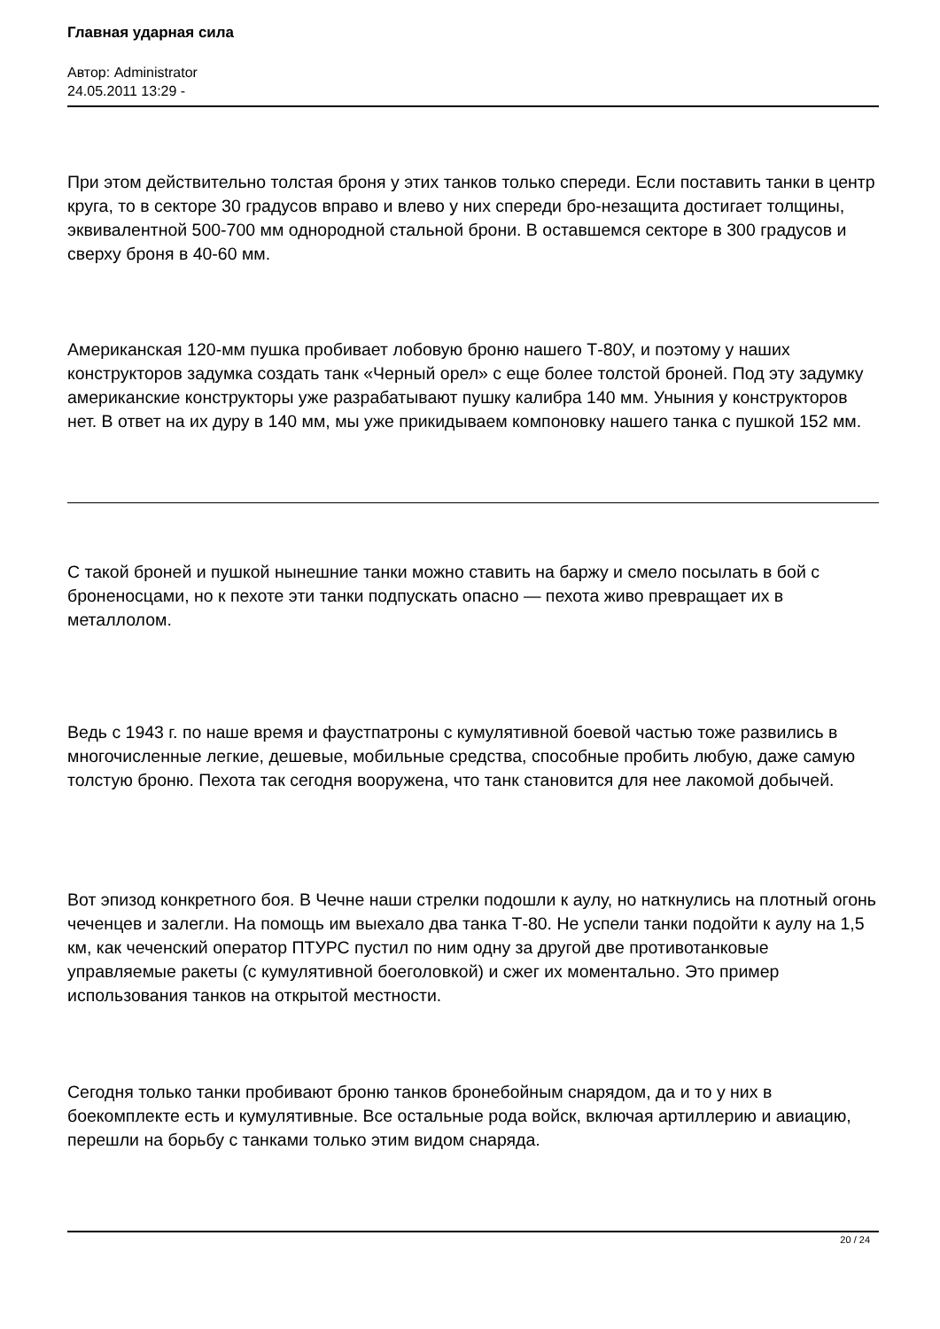Главная ударная сила
Автор: Administrator
24.05.2011 13:29 -
При этом действительно толстая броня у этих танков только спереди. Если поставить танки в центр круга, то в секторе 30 градусов вправо и влево у них спереди бро-незащита достигает толщины, эквивалентной 500-700 мм однородной стальной брони. В оставшемся секторе в 300 градусов и сверху броня в 40-60 мм.
Американская 120-мм пушка пробивает лобовую броню нашего Т-80У, и поэтому у наших конструкторов задумка создать танк «Черный орел» с еще более толстой броней. Под эту задумку американские конструкторы уже разрабатывают пушку калибра 140 мм. Уныния у конструкторов нет. В ответ на их дуру в 140 мм, мы уже прикидываем компоновку нашего танка с пушкой 152 мм.
С такой броней и пушкой нынешние танки можно ставить на баржу и смело посылать в бой с броненосцами, но к пехоте эти танки подпускать опасно — пехота живо превращает их в металлолом.
Ведь с 1943 г. по наше время и фаустпатроны с кумулятивной боевой частью тоже развились в многочисленные легкие, дешевые, мобильные средства, способные пробить любую, даже самую толстую броню. Пехота так сегодня вооружена, что танк становится для нее лакомой добычей.
Вот эпизод конкретного боя. В Чечне наши стрелки подошли к аулу, но наткнулись на плотный огонь чеченцев и залегли. На помощь им выехало два танка Т-80. Не успели танки подойти к аулу на 1,5 км, как чеченский оператор ПТУРС пустил по ним одну за другой две противотанковые управляемые ракеты (с кумулятивной боеголовкой) и сжег их моментально. Это пример использования танков на открытой местности.
Сегодня только танки пробивают броню танков бронебойным снарядом, да и то у них в боекомплекте есть и кумулятивные. Все остальные рода войск, включая артиллерию и авиацию, перешли на борьбу с танками только этим видом снаряда.
20 / 24